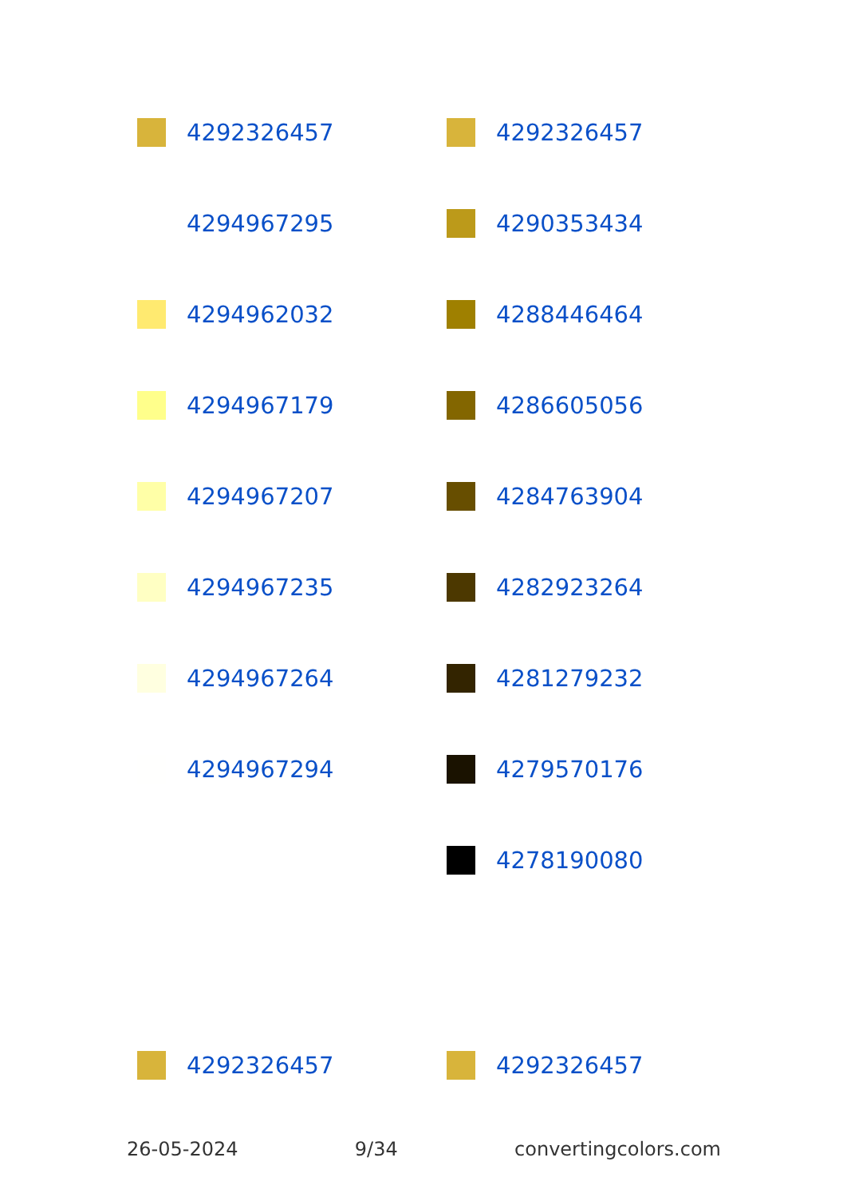4292326457
4294967295
4294962032
4294967179
4294967207
4294967235
4294967264
4294967294
4292326457
4290353434
4288446464
4286605056
4284763904
4282923264
4281279232
4279570176
4278190080
4292326457 4292326457
26-05-2024 9/34 convertingcolors.com